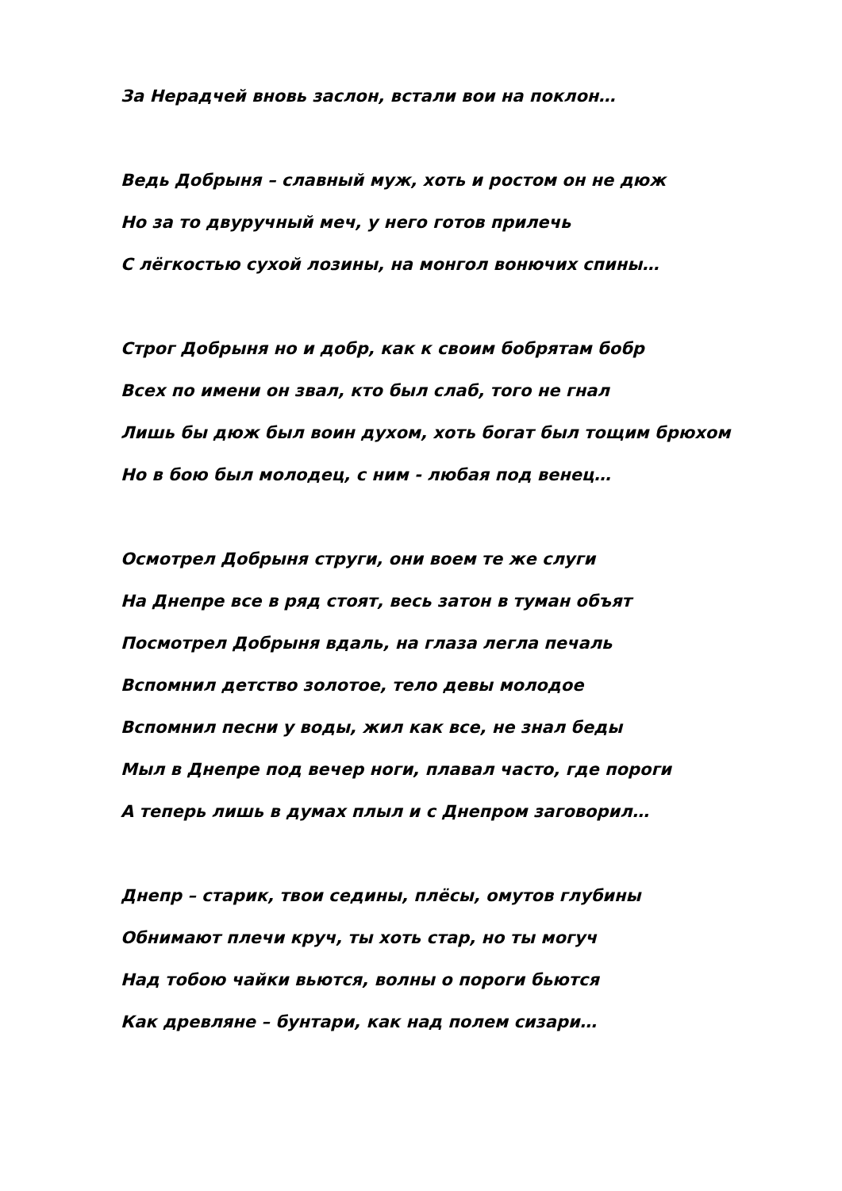За Нерадчей вновь заслон, встали вои на поклон…
Ведь Добрыня – славный муж, хоть и ростом он не дюж
Но за то двуручный меч, у него готов прилечь
С лёгкостью сухой лозины, на монгол вонючих спины…
Строг Добрыня но и добр, как к своим бобрятам бобр
Всех по имени он звал, кто был слаб, того не гнал
Лишь бы дюж был воин духом, хоть богат был тощим брюхом
Но в бою был молодец, с ним - любая под венец…
Осмотрел Добрыня струги, они воем те же слуги
На Днепре все в ряд стоят, весь затон в туман объят
Посмотрел Добрыня вдаль, на глаза легла печаль
Вспомнил детство золотое, тело девы молодое
Вспомнил песни у воды, жил как все, не знал беды
Мыл в Днепре под вечер ноги, плавал часто, где пороги
А теперь лишь в думах плыл и с Днепром заговорил…
Днепр – старик, твои седины, плёсы, омутов глубины
Обнимают плечи круч, ты хоть стар, но ты могуч
Над тобою чайки вьются, волны о пороги бьются
Как древляне – бунтари, как над полем сизари…